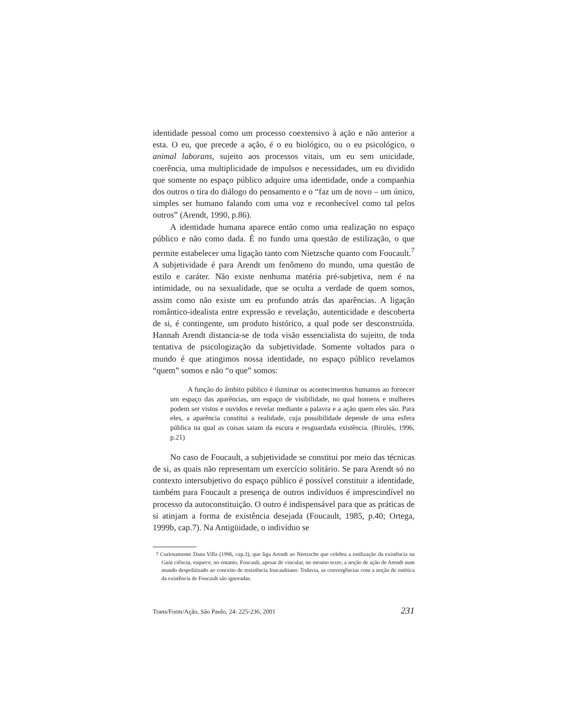identidade pessoal como um processo coextensivo à ação e não anterior a esta. O eu, que precede a ação, é o eu biológico, ou o eu psicológico, o animal laborans, sujeito aos processos vitais, um eu sem unicidade, coerência, uma multiplicidade de impulsos e necessidades, um eu dividido que somente no espaço público adquire uma identidade, onde a companhia dos outros o tira do diálogo do pensamento e o “faz um de novo – um único, simples ser humano falando com uma voz e reconhecível como tal pelos outros” (Arendt, 1990, p.86).
A identidade humana aparece então como uma realização no espaço público e não como dada. É no fundo uma questão de estilização, o que permite estabelecer uma ligação tanto com Nietzsche quanto com Foucault.<sup>7</sup> A subjetividade é para Arendt um fenômeno do mundo, uma questão de estilo e caráter. Não existe nenhuma matéria pré-subjetiva, nem é na intimidade, ou na sexualidade, que se oculta a verdade de quem somos, assim como não existe um eu profundo atrás das aparências. A ligação romântico-idealista entre expressão e revelação, autenticidade e descoberta de si, é contingente, um produto histórico, a qual pode ser desconstruída. Hannah Arendt distancia-se de toda visão essencialista do sujeito, de toda tentativa de psicologização da subjetividade. Somente voltados para o mundo é que atingimos nossa identidade, no espaço público revelamos “quem” somos e não “o que” somos:
A função do âmbito público é iluminar os acontecimentos humanos ao fornecer um espaço das aparências, um espaço de visibilidade, no qual homens e mulheres podem ser vistos e ouvidos e revelar mediante a palavra e a ação quem eles são. Para eles, a aparência constitui a realidade, cuja possibilidade depende de uma esfera pública na qual as coisas saiam da escura e resguardada existência. (Birulés, 1996, p.21)
No caso de Foucault, a subjetividade se constitui por meio das técnicas de si, as quais não representam um exercício solitário. Se para Arendt só no contexto intersubjetivo do espaço público é possível constituir a identidade, também para Foucault a presença de outros indivíduos é imprescindível no processo da autoconstituição. O outro é indispensável para que as práticas de si atinjam a forma de existência desejada (Foucault, 1985, p.40; Ortega, 1999b, cap.7). Na Antigüidade, o indivíduo se
7 Curiosamente Dana Villa (1996, cap.3), que liga Arendt ao Nietzsche que celebra a estilização da existência na Gaia ciência, esquece, no entanto, Foucault, apesar de vincular, no mesmo texto, a noção de ação de Arendt num mundo despolitizado ao conceito de resistência foucaultiano. Todavia, as convergências com a noção de estética da existência de Foucault são ignoradas.
Trans/Form/Ação, São Paulo, 24: 225-236, 2001 231